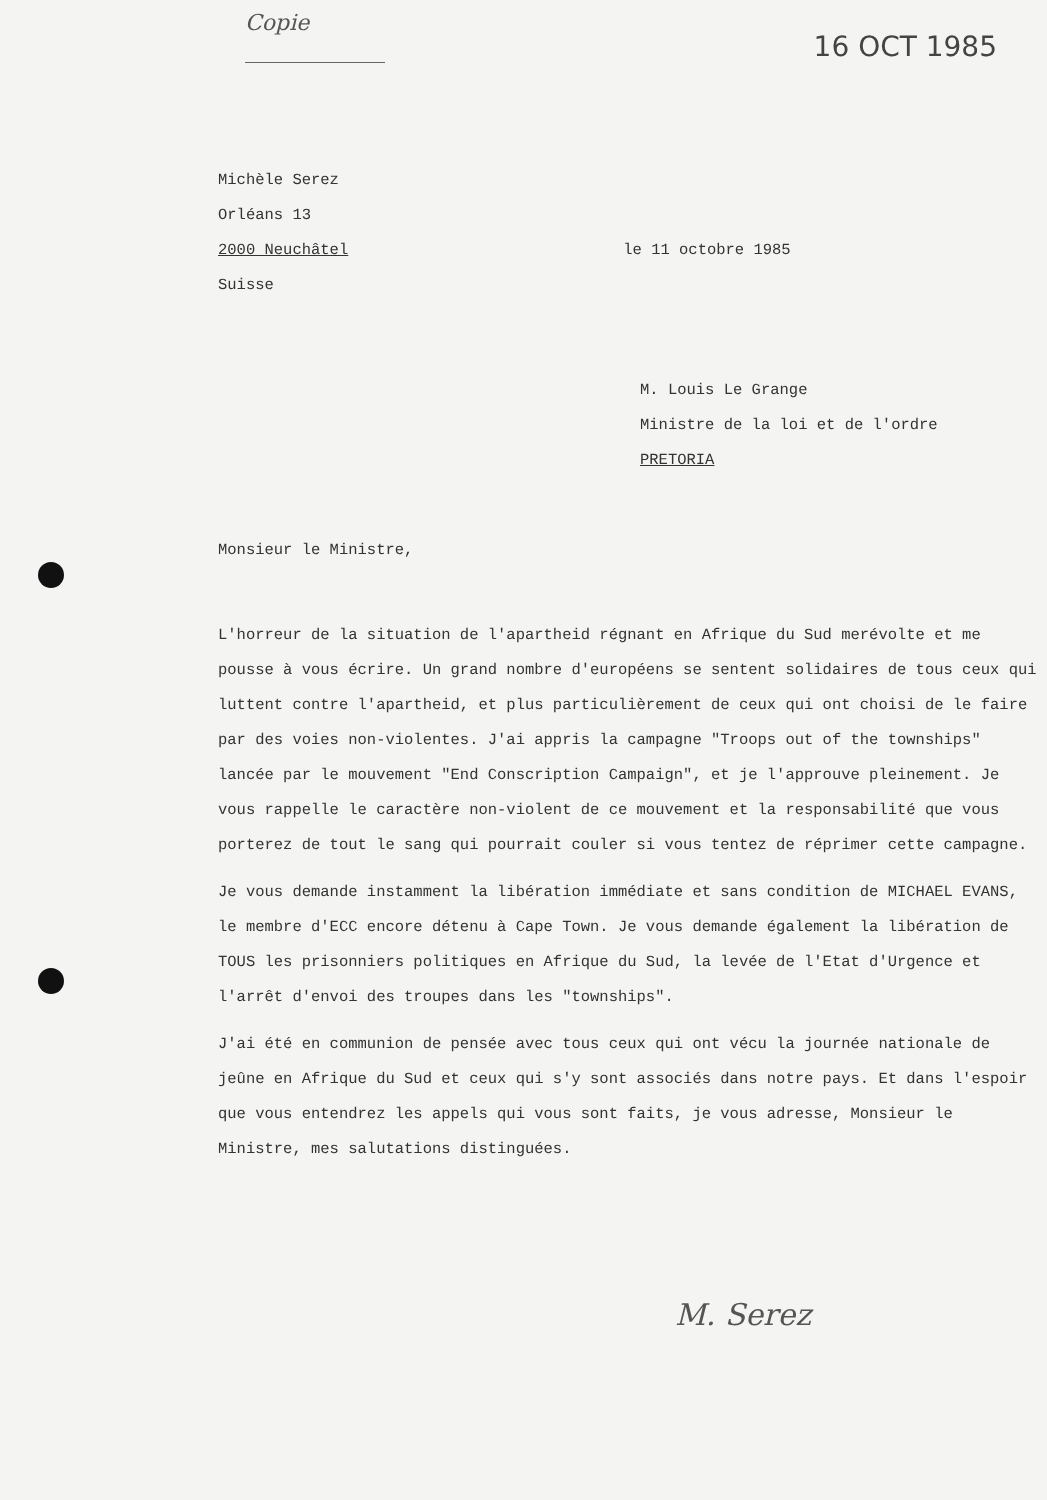Copie
16 OCT 1985
Michèle Serez
Orléans 13
2000 Neuchâtel le 11 octobre 1985
Suisse
M. Louis Le Grange
Ministre de la loi et de l'ordre
PRETORIA
Monsieur le Ministre,
L'horreur de la situation de l'apartheid régnant en Afrique du Sud merévolte et me pousse à vous écrire. Un grand nombre d'européens se sentent solidaires de tous ceux qui luttent contre l'apartheid, et plus particulièrement de ceux qui ont choisi de le faire par des voies non-violentes. J'ai appris la campagne "Troops out of the townships" lancée par le mouvement "End Conscription Campaign", et je l'approuve pleinement. Je vous rappelle le caractère non-violent de ce mouvement et la responsabilité que vous porterez de tout le sang qui pourrait couler si vous tentez de réprimer cette campagne.
Je vous demande instamment la libération immédiate et sans condition de MICHAEL EVANS, le membre d'ECC encore détenu à Cape Town. Je vous demande également la libération de TOUS les prisonniers politiques en Afrique du Sud, la levée de l'Etat d'Urgence et l'arrêt d'envoi des troupes dans les "townships".
J'ai été en communion de pensée avec tous ceux qui ont vécu la journée nationale de jeûne en Afrique du Sud et ceux qui s'y sont associés dans notre pays. Et dans l'espoir que vous entendrez les appels qui vous sont faits, je vous adresse, Monsieur le Ministre, mes salutations distinguées.
M. Serez